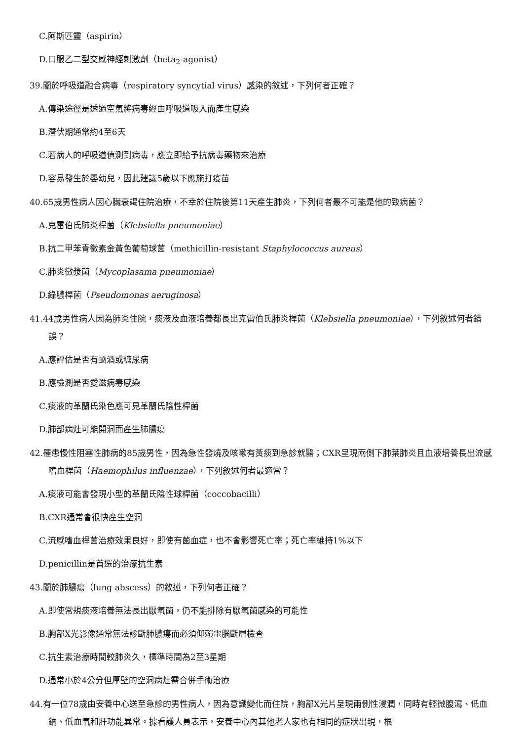C.阿斯匹靈（aspirin）
D.口服乙二型交感神經刺激劑（beta<sub>2</sub>-agonist）
39.關於呼吸道融合病毒（respiratory syncytial virus）感染的敘述，下列何者正確？
A.傳染途徑是透過空氣將病毒經由呼吸道吸入而產生感染
B.潛伏期通常約4至6天
C.若病人的呼吸道偵測到病毒，應立即給予抗病毒藥物來治療
D.容易發生於嬰幼兒，因此建議5歲以下應施打疫苗
40.65歲男性病人因心臟衰竭住院治療，不幸於住院後第11天產生肺炎，下列何者最不可能是他的致病菌？
A.克雷伯氏肺炎桿菌（Klebsiella pneumoniae）
B.抗二甲苯青黴素金黃色葡萄球菌（methicillin-resistant Staphylococcus aureus）
C.肺炎黴漿菌（Mycoplasama pneumoniae）
D.綠膿桿菌（Pseudomonas aeruginosa）
41.44歲男性病人因為肺炎住院，痰液及血液培養都長出克雷伯氏肺炎桿菌（Klebsiella pneumoniae），下列敘述何者錯誤？
A.應評估是否有酗酒或糖尿病
B.應檢測是否愛滋病毒感染
C.痰液的革蘭氏染色應可見革蘭氏陰性桿菌
D.肺部病灶可能開洞而產生肺膿瘍
42.罹患慢性阻塞性肺病的85歲男性，因為急性發燒及咳嗽有黃痰到急診就醫；CXR呈現兩側下肺葉肺炎且血液培養長出流感嗜血桿菌（Haemophilus influenzae），下列敘述何者最適當？
A.痰液可能會發現小型的革蘭氏陰性球桿菌（coccobacilli）
B.CXR通常會很快產生空洞
C.流感嗜血桿菌治療效果良好，即使有菌血症，也不會影響死亡率；死亡率維持1%以下
D.penicillin是首選的治療抗生素
43.關於肺膿瘍（lung abscess）的敘述，下列何者正確？
A.即使常規痰液培養無法長出厭氧菌，仍不能排除有厭氧菌感染的可能性
B.胸部X光影像通常無法診斷肺膿瘍而必須仰賴電腦斷層檢查
C.抗生素治療時間較肺炎久，標準時間為2至3星期
D.通常小於4公分但厚壁的空洞病灶需合併手術治療
44.有一位78歲由安養中心送至急診的男性病人，因為意識變化而住院，胸部X光片呈現兩側性浸潤，同時有輕微腹瀉、低血鈉、低血氧和肝功能異常。據看護人員表示，安養中心內其他老人家也有相同的症狀出現，根